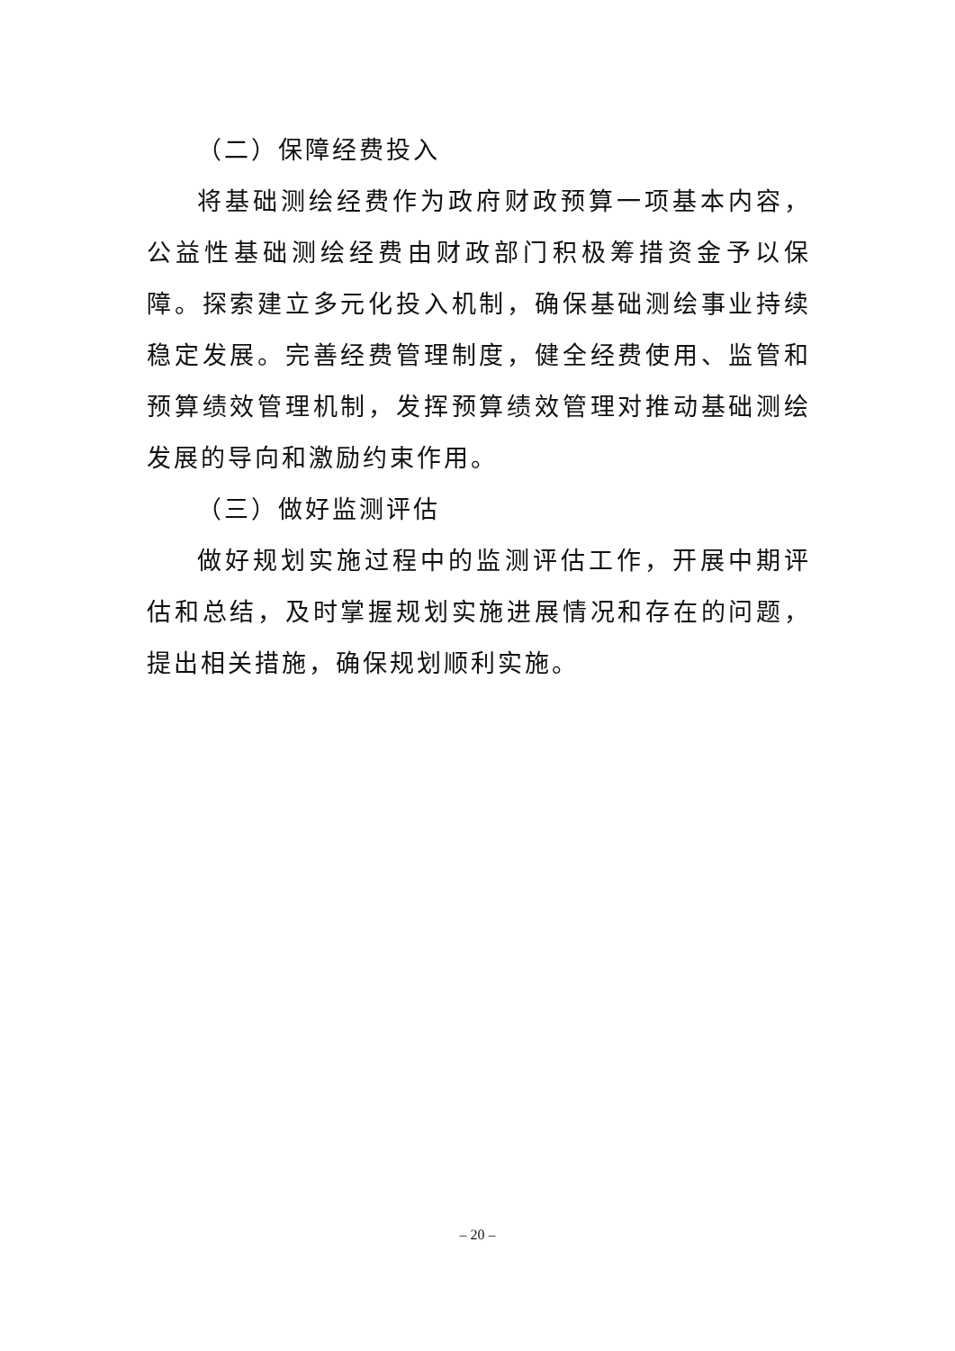（二）保障经费投入
将基础测绘经费作为政府财政预算一项基本内容，公益性基础测绘经费由财政部门积极筹措资金予以保障。探索建立多元化投入机制，确保基础测绘事业持续稳定发展。完善经费管理制度，健全经费使用、监管和预算绩效管理机制，发挥预算绩效管理对推动基础测绘发展的导向和激励约束作用。
（三）做好监测评估
做好规划实施过程中的监测评估工作，开展中期评估和总结，及时掌握规划实施进展情况和存在的问题，提出相关措施，确保规划顺利实施。
– 20 –